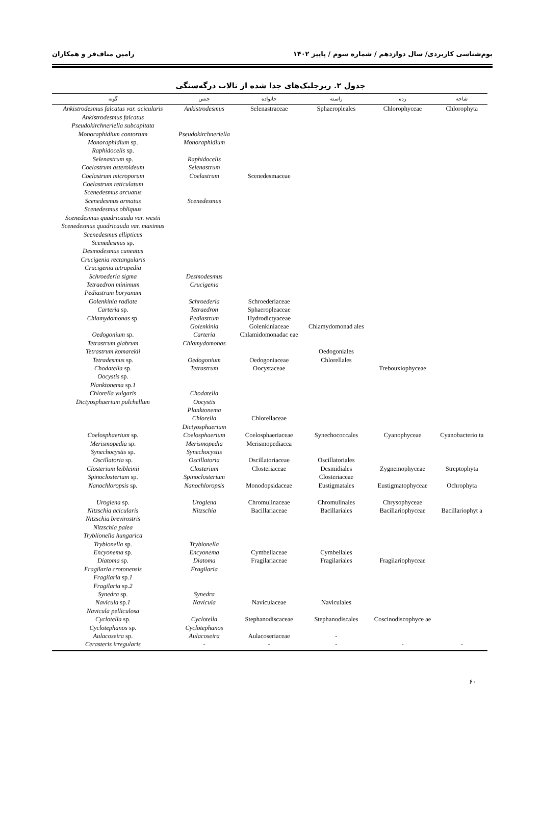بوم‌شناسی کاربردی/ سال دوازدهم / شماره سوم / پاییز ۱۴۰۲ رامین مناف‌فر و همکاران
جدول ۲. ریزجلبک‌های جدا شده از تالاب درگه‌سنگی
| گونه | جنس | خانواده | راسته | رده | شاخه |
| --- | --- | --- | --- | --- | --- |
| Ankistrodesmus falcatus var. acicularis Ankistrodesmus falcatus Pseudokirchneriella subcapitata Monoraphidium contortum Monoraphidium sp. Raphidocelis sp. Selenastrum sp. Coelastrum asteroideum Coelastrum microporum Coelastrum reticulatum Scenedesmus arcuatus Scenedesmus armatus Scenedesmus obliquus Scenedesmus quadricauda var. westii Scenedesmus quadricauda var. maximus Scenedesmus ellipticus Scenedesmus sp. Desmodesmus cuneatus Crucigenia rectangularis Crucigenia tetrapedia Schroederia sigma Tetraedron minimum Pediastrum boryanum Golenkinia radiate Carteria sp. Chlamydomonas sp. Oedogonium sp. Tetrastrum glabrum Tetrastrum komarekii Tetradesmus sp. Chodatella sp. Oocystis sp. Planktonema sp. 1 Chlorella vulgaris Dictyosphaerium pulchellum | Ankistrodesmus Pseudokirchneriella Monoraphidium Raphidocelis Selenastrum Coelastrum Scenedesmus Desmodesmus Crucigenia Schroederia Tetraedron Pediastrum Golenkinia Carteria Chlamydomonas Oedogonium Tetrastrum Chodatella Oocystis Planktonema Chlorella Dictyosphaerium | Selenastraceae Scenedesmaceae Schroederiaceae Sphaeropleaceae Hydrodictyaceae Golenkiniaceae Chlamidomonadac eae Oedogoniaceae Oocystaceae Chlorellaceae | Sphaeropleales Chlamydomonad ales Oedogoniales Chlorellales | Chlorophyceae Trebouxiophyceae | Chlorophyta |
| Coelosphaerium sp. Merismopedia sp. Synechocystis sp. | Coelosphaerium Merismopedia Synechocystis | Coelosphaeriaceae Merismopediacea | Synechococcales | Cyanophyceae | Cyanobacterio ta |
| Oscillatoria sp. Closterium leibleinii Spinoclosterium sp. | Oscillatoria Closterium Spinoclosterium | Oscillatoriaceae Closteriaceae | Oscillatoriales Desmidiales Closteriaceae | Zygnemophyceae | Streptophyta |
| Nanochloropsis sp. | Nanochloropsis | Monodopsidaceae | Eustigmatales | Eustigmatophyceae | Ochrophyta |
| Uroglena sp. Nitzschia acicularis Nitzschia brevirostris Nitzschia palea Tryblionella hungarica Trybionella sp. Encyonema sp. Diatoma sp. Fragilaria crotonensis Fragilaria sp. 1 Fragilaria sp. 2 Synedra sp. Navicula sp. 1 Navicula pelliculosa | Uroglena Nitzschia Trybionella Encyonema Diatoma Fragilaria Synedra Navicula | Chromulinaceae Bacillariaceae Cymbellaceae Fragilariaceae Naviculaceae | Chromulinales Bacillariales Cymbellales Fragilariales Naviculales | Chrysophyceae Bacillariophyceae Fragilariophyceae | Bacillariophyt a |
| Cyclotella sp. Cyclotephanos sp. | Cyclotella Cyclotephanos | Stephanodiscaceae | Stephanodiscales | Coscinodiscophyce ae | |
| Aulacoseira sp. | Aulacoseira | Aulacoseriaceae | - | | |
| Cerasteris irregularis | - | - | - | - | - |
۶۰